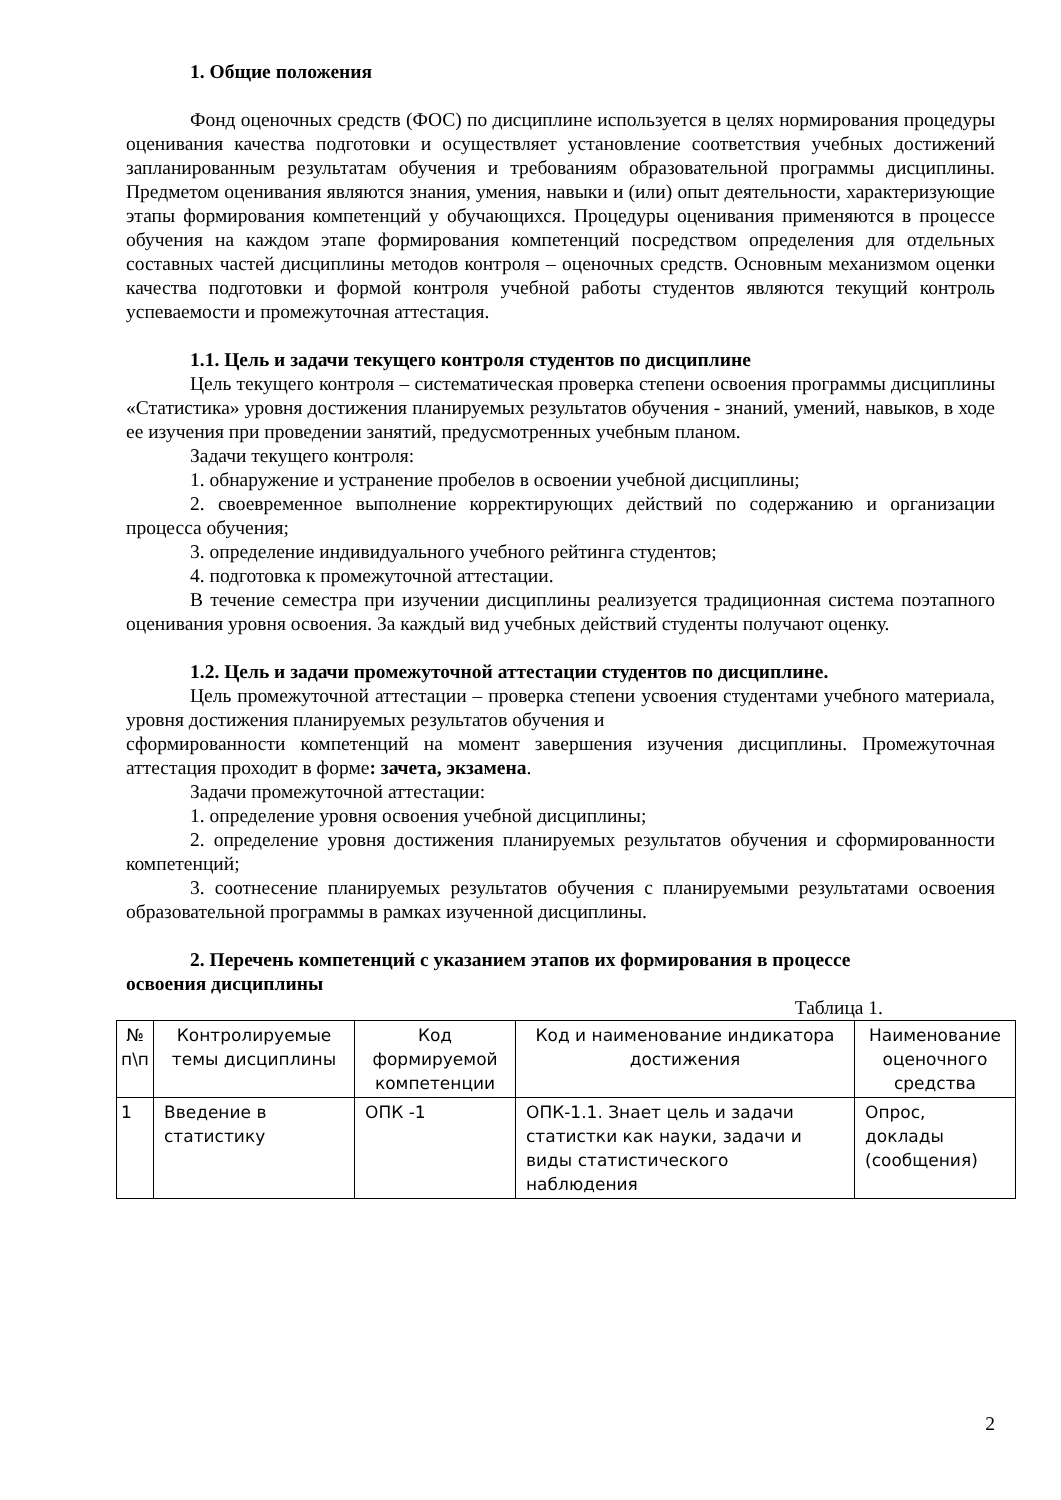1. Общие положения
Фонд оценочных средств (ФОС) по дисциплине используется в целях нормирования процедуры оценивания качества подготовки и осуществляет установление соответствия учебных достижений запланированным результатам обучения и требованиям образовательной программы дисциплины. Предметом оценивания являются знания, умения, навыки и (или) опыт деятельности, характеризующие этапы формирования компетенций у обучающихся. Процедуры оценивания применяются в процессе обучения на каждом этапе формирования компетенций посредством определения для отдельных составных частей дисциплины методов контроля – оценочных средств. Основным механизмом оценки качества подготовки и формой контроля учебной работы студентов являются текущий контроль успеваемости и промежуточная аттестация.
1.1. Цель и задачи текущего контроля студентов по дисциплине
Цель текущего контроля – систематическая проверка степени освоения программы дисциплины «Статистика» уровня достижения планируемых результатов обучения - знаний, умений, навыков, в ходе ее изучения при проведении занятий, предусмотренных учебным планом.
Задачи текущего контроля:
1. обнаружение и устранение пробелов в освоении учебной дисциплины;
2. своевременное выполнение корректирующих действий по содержанию и организации процесса обучения;
3. определение индивидуального учебного рейтинга студентов;
4. подготовка к промежуточной аттестации.
В течение семестра при изучении дисциплины реализуется традиционная система поэтапного оценивания уровня освоения. За каждый вид учебных действий студенты получают оценку.
1.2. Цель и задачи промежуточной аттестации студентов по дисциплине.
Цель промежуточной аттестации – проверка степени усвоения студентами учебного материала, уровня достижения планируемых результатов обучения и
сформированности компетенций на момент завершения изучения дисциплины. Промежуточная аттестация проходит в форме: зачета, экзамена.
Задачи промежуточной аттестации:
1. определение уровня освоения учебной дисциплины;
2. определение уровня достижения планируемых результатов обучения и сформированности компетенций;
3. соотнесение планируемых результатов обучения с планируемыми результатами освоения образовательной программы в рамках изученной дисциплины.
2. Перечень компетенций с указанием этапов их формирования в процессе
освоения дисциплины
Таблица 1.
| № п\п | Контролируемые темы дисциплины | Код формируемой компетенции | Код и наименование индикатора достижения | Наименование оценочного средства |
| --- | --- | --- | --- | --- |
| 1 | Введение в статистику | ОПК -1 | ОПК-1.1. Знает цель и задачи статистки как науки, задачи и виды статистического наблюдения | Опрос, доклады (сообщения) |
2